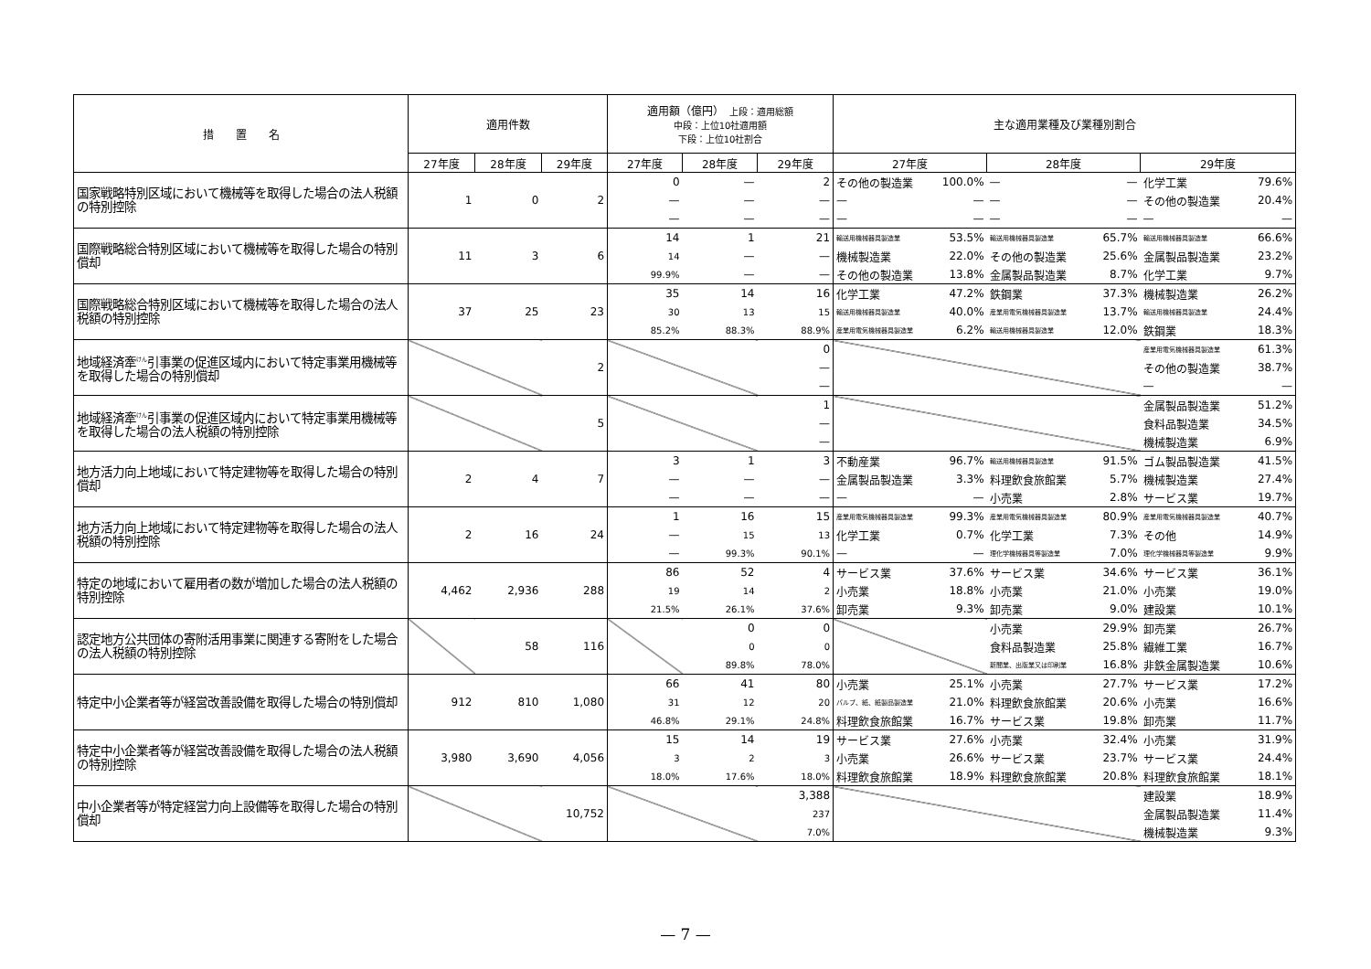| 措 置 名 | 適用件数 | | | 適用額（億円） 上段：適用総額 中段：上位10社適用額 下段：上位10社割合 | | | 主な適用業種及び業種別割合 | | | | | |
| --- | --- | --- | --- | --- | --- | --- | --- | --- | --- | --- | --- | --- |
| | 27年度 | 28年度 | 29年度 | 27年度 | 28年度 | 29年度 | 27年度 | | 28年度 | | 29年度 | |
| 国家戦略特別区域において機械等を取得した場合の法人税額の特別控除 | 1 | 0 | 2 | 0 | — | 2 | その他の製造業 | 100.0% | — | — | 化学工業 | 79.6% |
| | | | | — | — | — | — | — | — | — | その他の製造業 | 20.4% |
| | | | | — | — | — | — | — | — | — | — | — |
| 国際戦略総合特別区域において機械等を取得した場合の特別償却 | 11 | 3 | 6 | 14 | 1 | 21 | 輸送用機械器具製造業 | 53.5% | 輸送用機械器具製造業 | 65.7% | 輸送用機械器具製造業 | 66.6% |
| | | | | 14 | — | — | 機械製造業 | 22.0% | その他の製造業 | 25.6% | 金属製品製造業 | 23.2% |
| | | | | 99.9% | — | — | その他の製造業 | 13.8% | 金属製品製造業 | 8.7% | 化学工業 | 9.7% |
| 国際戦略総合特別区域において機械等を取得した場合の法人税額の特別控除 | 37 | 25 | 23 | 35 | 14 | 16 | 化学工業 | 47.2% | 鉄鋼業 | 37.3% | 機械製造業 | 26.2% |
| | | | | 30 | 13 | 15 | 輸送用機械器具製造業 | 40.0% | 産業用電気機械器具製造業 | 13.7% | 輸送用機械器具製造業 | 24.4% |
| | | | | 85.2% | 88.3% | 88.9% | 産業用電気機械器具製造業 | 6.2% | 輸送用機械器具製造業 | 12.0% | 鉄鋼業 | 18.3% |
| 地域経済牽<sup>けん</sup>引事業の促進区域内において特定事業用機械等を取得した場合の特別償却 | | | 2 | | | 0 | | | | | 産業用電気機械器具製造業 | 61.3% |
| | | | | | | — | | | | | その他の製造業 | 38.7% |
| | | | | | | — | | | | | — | — |
| 地域経済牽<sup>けん</sup>引事業の促進区域内において特定事業用機械等を取得した場合の法人税額の特別控除 | | | 5 | | | 1 | | | | | 金属製品製造業 | 51.2% |
| | | | | | | — | | | | | 食料品製造業 | 34.5% |
| | | | | | | — | | | | | 機械製造業 | 6.9% |
| 地方活力向上地域において特定建物等を取得した場合の特別償却 | 2 | 4 | 7 | 3 | 1 | 3 | 不動産業 | 96.7% | 輸送用機械器具製造業 | 91.5% | ゴム製品製造業 | 41.5% |
| | | | | — | — | — | 金属製品製造業 | 3.3% | 料理飲食旅館業 | 5.7% | 機械製造業 | 27.4% |
| | | | | — | — | — | — | — | 小売業 | 2.8% | サービス業 | 19.7% |
| 地方活力向上地域において特定建物等を取得した場合の法人税額の特別控除 | 2 | 16 | 24 | 1 | 16 | 15 | 産業用電気機械器具製造業 | 99.3% | 産業用電気機械器具製造業 | 80.9% | 産業用電気機械器具製造業 | 40.7% |
| | | | | — | 15 | 13 | 化学工業 | 0.7% | 化学工業 | 7.3% | その他 | 14.9% |
| | | | | — | 99.3% | 90.1% | — | — | 理化学機械器具等製造業 | 7.0% | 理化学機械器具等製造業 | 9.9% |
| 特定の地域において雇用者の数が増加した場合の法人税額の特別控除 | 4,462 | 2,936 | 288 | 86 | 52 | 4 | サービス業 | 37.6% | サービス業 | 34.6% | サービス業 | 36.1% |
| | | | | 19 | 14 | 2 | 小売業 | 18.8% | 小売業 | 21.0% | 小売業 | 19.0% |
| | | | | 21.5% | 26.1% | 37.6% | 卸売業 | 9.3% | 卸売業 | 9.0% | 建設業 | 10.1% |
| 認定地方公共団体の寄附活用事業に関連する寄附をした場合の法人税額の特別控除 | | 58 | 116 | | 0 | 0 | | | 小売業 | 29.9% | 卸売業 | 26.7% |
| | | | | | 0 | 0 | | | 食料品製造業 | 25.8% | 繊維工業 | 16.7% |
| | | | | | 89.8% | 78.0% | | | 新聞業、出版業又は印刷業 | 16.8% | 非鉄金属製造業 | 10.6% |
| 特定中小企業者等が経営改善設備を取得した場合の特別償却 | 912 | 810 | 1,080 | 66 | 41 | 80 | 小売業 | 25.1% | 小売業 | 27.7% | サービス業 | 17.2% |
| | | | | 31 | 12 | 20 | パルプ、紙、紙製品製造業 | 21.0% | 料理飲食旅館業 | 20.6% | 小売業 | 16.6% |
| | | | | 46.8% | 29.1% | 24.8% | 料理飲食旅館業 | 16.7% | サービス業 | 19.8% | 卸売業 | 11.7% |
| 特定中小企業者等が経営改善設備を取得した場合の法人税額の特別控除 | 3,980 | 3,690 | 4,056 | 15 | 14 | 19 | サービス業 | 27.6% | 小売業 | 32.4% | 小売業 | 31.9% |
| | | | | 3 | 2 | 3 | 小売業 | 26.6% | サービス業 | 23.7% | サービス業 | 24.4% |
| | | | | 18.0% | 17.6% | 18.0% | 料理飲食旅館業 | 18.9% | 料理飲食旅館業 | 20.8% | 料理飲食旅館業 | 18.1% |
| 中小企業者等が特定経営力向上設備等を取得した場合の特別償却 | | | 10,752 | | | 3,388 | | | | | 建設業 | 18.9% |
| | | | | | | 237 | | | | | 金属製品製造業 | 11.4% |
| | | | | | | 7.0% | | | | | 機械製造業 | 9.3% |
— 7 —